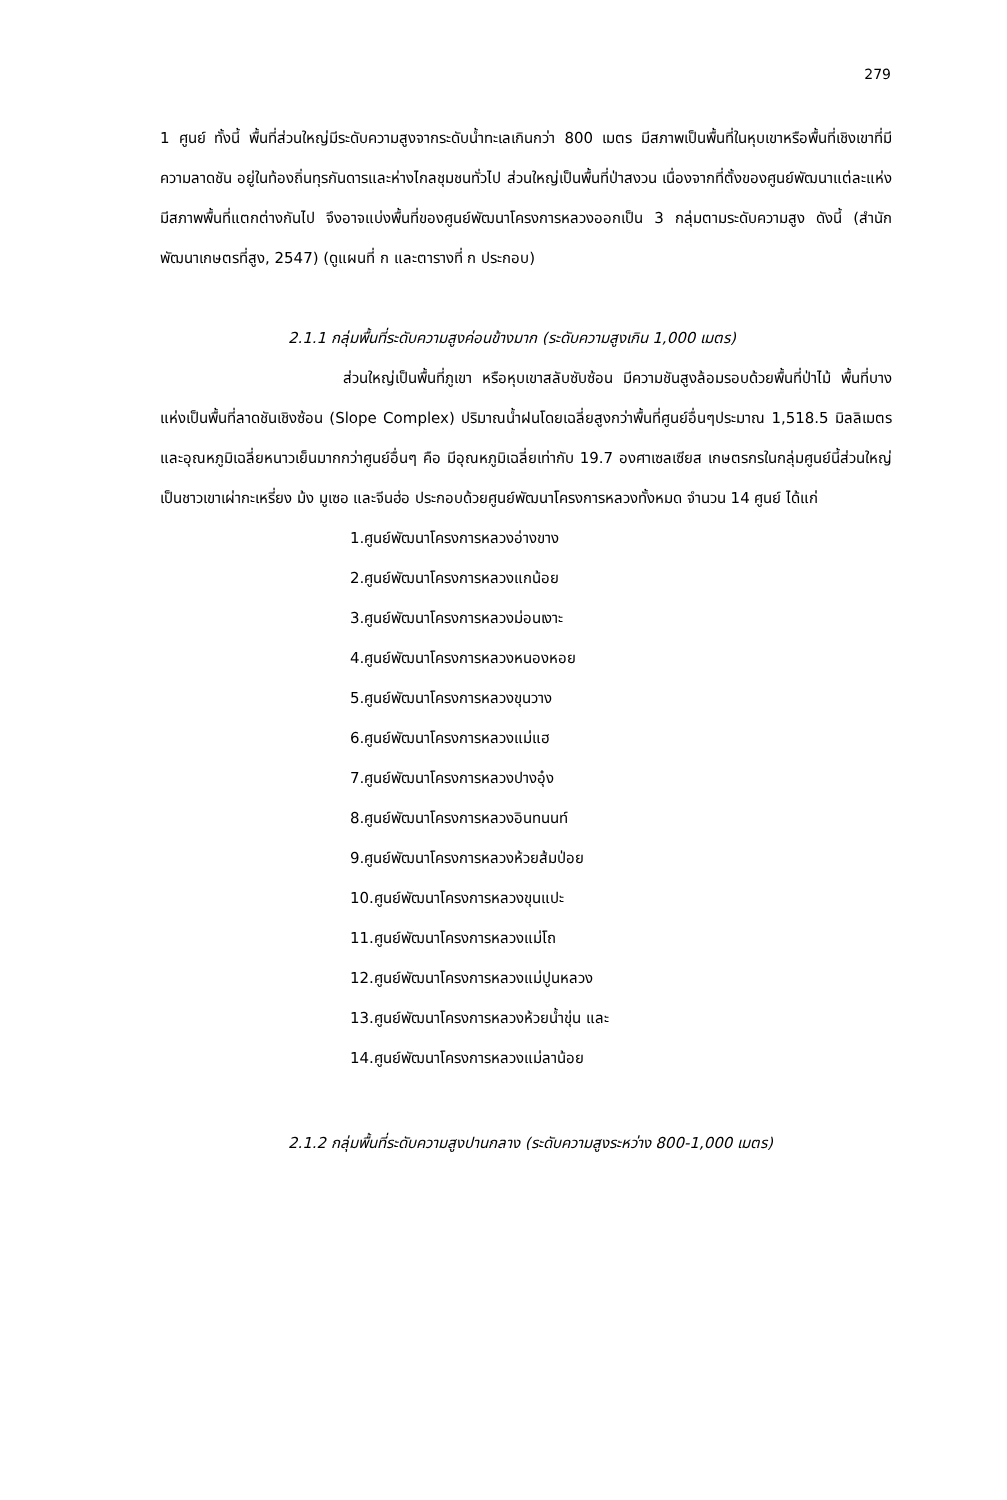279
1 ศูนย์ ทั้งนี้ พื้นที่ส่วนใหญ่มีระดับความสูงจากระดับน้ำทะเลเกินกว่า 800 เมตร มีสภาพเป็นพื้นที่ในหุบเขาหรือพื้นที่เชิงเขาที่มีความลาดชัน อยู่ในท้องถิ่นทุรกันดารและห่างไกลชุมชนทั่วไป ส่วนใหญ่เป็นพื้นที่ป่าสงวน เนื่องจากที่ตั้งของศูนย์พัฒนาแต่ละแห่งมีสภาพพื้นที่แตกต่างกันไป จึงอาจแบ่งพื้นที่ของศูนย์พัฒนาโครงการหลวงออกเป็น 3 กลุ่มตามระดับความสูง ดังนี้ (สำนักพัฒนาเกษตรที่สูง, 2547) (ดูแผนที่ ก และตารางที่ ก ประกอบ)
2.1.1 กลุ่มพื้นที่ระดับความสูงค่อนข้างมาก (ระดับความสูงเกิน 1,000 เมตร)
ส่วนใหญ่เป็นพื้นที่ภูเขา หรือหุบเขาสลับซับซ้อน มีความชันสูงล้อมรอบด้วยพื้นที่ป่าไม้ พื้นที่บางแห่งเป็นพื้นที่ลาดชันเชิงซ้อน (Slope Complex) ปริมาณน้ำฝนโดยเฉลี่ยสูงกว่าพื้นที่ศูนย์อื่นๆประมาณ 1,518.5 มิลลิเมตร และอุณหภูมิเฉลี่ยหนาวเย็นมากกว่าศูนย์อื่นๆ คือ มีอุณหภูมิเฉลี่ยเท่ากับ 19.7 องศาเซลเซียส เกษตรกรในกลุ่มศูนย์นี้ส่วนใหญ่เป็นชาวเขาเผ่ากะเหรี่ยง ม้ง มูเซอ และจีนฮ่อ ประกอบด้วยศูนย์พัฒนาโครงการหลวงทั้งหมด จำนวน 14 ศูนย์ ได้แก่
1.ศูนย์พัฒนาโครงการหลวงอ่างขาง
2.ศูนย์พัฒนาโครงการหลวงแกน้อย
3.ศูนย์พัฒนาโครงการหลวงม่อนเงาะ
4.ศูนย์พัฒนาโครงการหลวงหนองหอย
5.ศูนย์พัฒนาโครงการหลวงขุนวาง
6.ศูนย์พัฒนาโครงการหลวงแม่แฮ
7.ศูนย์พัฒนาโครงการหลวงปางอุ๋ง
8.ศูนย์พัฒนาโครงการหลวงอินทนนท์
9.ศูนย์พัฒนาโครงการหลวงห้วยส้มป่อย
10.ศูนย์พัฒนาโครงการหลวงขุนแปะ
11.ศูนย์พัฒนาโครงการหลวงแม่โถ
12.ศูนย์พัฒนาโครงการหลวงแม่ปูนหลวง
13.ศูนย์พัฒนาโครงการหลวงห้วยน้ำขุ่น และ
14.ศูนย์พัฒนาโครงการหลวงแม่ลาน้อย
2.1.2 กลุ่มพื้นที่ระดับความสูงปานกลาง (ระดับความสูงระหว่าง 800-1,000 เมตร)